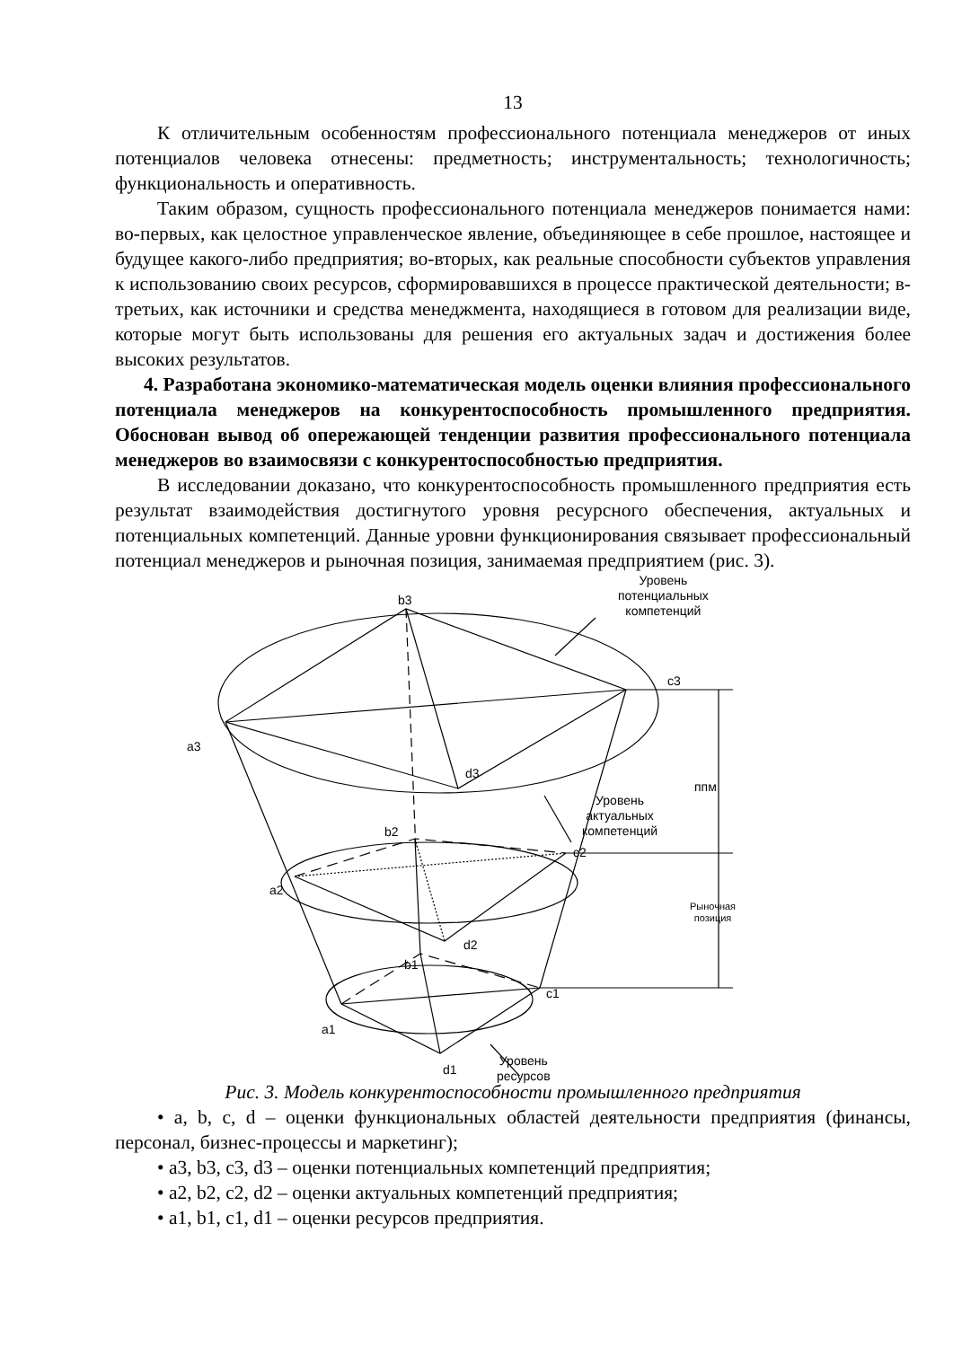13
К отличительным особенностям профессионального потенциала менеджеров от иных потенциалов человека отнесены: предметность; инструментальность; технологичность; функциональность и оперативность.
Таким образом, сущность профессионального потенциала менеджеров понимается нами: во-первых, как целостное управленческое явление, объединяющее в себе прошлое, настоящее и будущее какого-либо предприятия; во-вторых, как реальные способности субъектов управления к использованию своих ресурсов, сформировавшихся в процессе практической деятельности; в-третьих, как источники и средства менеджмента, находящиеся в готовом для реализации виде, которые могут быть использованы для решения его актуальных задач и достижения более высоких результатов.
4. Разработана экономико-математическая модель оценки влияния профессионального потенциала менеджеров на конкурентоспособность промышленного предприятия. Обоснован вывод об опережающей тенденции развития профессионального потенциала менеджеров во взаимосвязи с конкурентоспособностью предприятия.
В исследовании доказано, что конкурентоспособность промышленного предприятия есть результат взаимодействия достигнутого уровня ресурсного обеспечения, актуальных и потенциальных компетенций. Данные уровни функционирования связывает профессиональный потенциал менеджеров и рыночная позиция, занимаемая предприятием (рис. 3).
Уровень
потенциальных
компетенций
b3
c3
a3
d3
ппм
Уровень
актуальных
компетенций
b2
c2
a2
Рыночная
позиция
d2
b1
c1
a1
d1
Уровень
ресурсов
Рис. 3. Модель конкурентоспособности промышленного предприятия
• a, b, c, d – оценки функциональных областей деятельности предприятия (финансы, персонал, бизнес-процессы и маркетинг);
• a3, b3, c3, d3 – оценки потенциальных компетенций предприятия;
• a2, b2, c2, d2 – оценки актуальных компетенций предприятия;
• a1, b1, c1, d1 – оценки ресурсов предприятия.